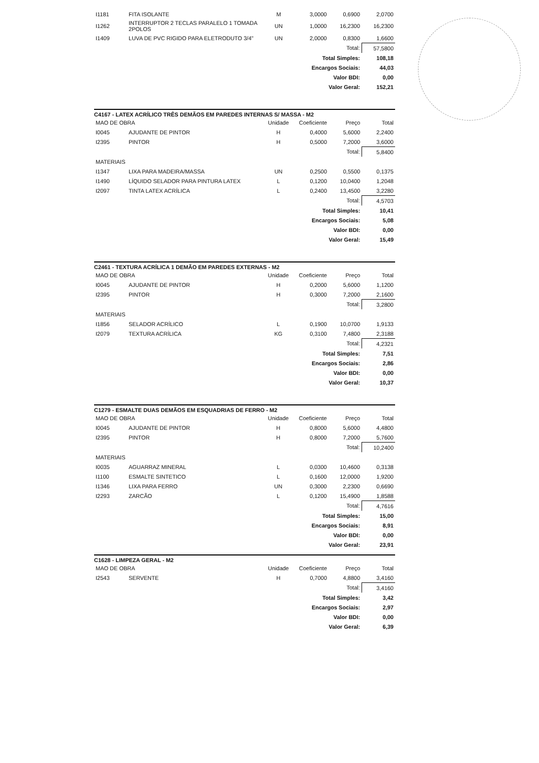| I1181 | FITA ISOLANTE | M | 3,0000 | 0,6900 | 2,0700 |
| I1262 | INTERRUPTOR 2 TECLAS PARALELO 1 TOMADA 2POLOS | UN | 1,0000 | 16,2300 | 16,2300 |
| I1409 | LUVA DE PVC RIGIDO PARA ELETRODUTO 3/4" | UN | 2,0000 | 0,8300 | 1,6600 |
| Total: | | | | | 57,5800 |
| Total Simples: | | | | | 108,18 |
| Encargos Sociais: | | | | | 44,03 |
| Valor BDI: | | | | | 0,00 |
| Valor Geral: | | | | | 152,21 |
C4167 - LATEX ACRÍLICO TRÊS DEMÃOS EM PAREDES INTERNAS S/ MASSA - M2
| MAO DE OBRA | | Unidade | Coeficiente | Preço | Total |
| I0045 | AJUDANTE DE PINTOR | H | 0,4000 | 5,6000 | 2,2400 |
| I2395 | PINTOR | H | 0,5000 | 7,2000 | 3,6000 |
| Total: | | | | | 5,8400 |
| MATERIAIS | | | | | |
| I1347 | LIXA PARA MADEIRA/MASSA | UN | 0,2500 | 0,5500 | 0,1375 |
| I1490 | LÍQUIDO SELADOR PARA PINTURA LATEX | L | 0,1200 | 10,0400 | 1,2048 |
| I2097 | TINTA LATEX ACRÍLICA | L | 0,2400 | 13,4500 | 3,2280 |
| Total: | | | | | 4,5703 |
| Total Simples: | | | | | 10,41 |
| Encargos Sociais: | | | | | 5,08 |
| Valor BDI: | | | | | 0,00 |
| Valor Geral: | | | | | 15,49 |
C2461 - TEXTURA ACRÍLICA 1 DEMÃO EM PAREDES EXTERNAS - M2
| MAO DE OBRA | | Unidade | Coeficiente | Preço | Total |
| I0045 | AJUDANTE DE PINTOR | H | 0,2000 | 5,6000 | 1,1200 |
| I2395 | PINTOR | H | 0,3000 | 7,2000 | 2,1600 |
| Total: | | | | | 3,2800 |
| MATERIAIS | | | | | |
| I1856 | SELADOR ACRÍLICO | L | 0,1900 | 10,0700 | 1,9133 |
| I2079 | TEXTURA ACRÍLICA | KG | 0,3100 | 7,4800 | 2,3188 |
| Total: | | | | | 4,2321 |
| Total Simples: | | | | | 7,51 |
| Encargos Sociais: | | | | | 2,86 |
| Valor BDI: | | | | | 0,00 |
| Valor Geral: | | | | | 10,37 |
C1279 - ESMALTE DUAS DEMÃOS EM ESQUADRIAS DE FERRO - M2
| MAO DE OBRA | | Unidade | Coeficiente | Preço | Total |
| I0045 | AJUDANTE DE PINTOR | H | 0,8000 | 5,6000 | 4,4800 |
| I2395 | PINTOR | H | 0,8000 | 7,2000 | 5,7600 |
| Total: | | | | | 10,2400 |
| MATERIAIS | | | | | |
| I0035 | AGUARRAZ MINERAL | L | 0,0300 | 10,4600 | 0,3138 |
| I1100 | ESMALTE SINTETICO | L | 0,1600 | 12,0000 | 1,9200 |
| I1346 | LIXA PARA FERRO | UN | 0,3000 | 2,2300 | 0,6690 |
| I2293 | ZARCÃO | L | 0,1200 | 15,4900 | 1,8588 |
| Total: | | | | | 4,7616 |
| Total Simples: | | | | | 15,00 |
| Encargos Sociais: | | | | | 8,91 |
| Valor BDI: | | | | | 0,00 |
| Valor Geral: | | | | | 23,91 |
C1628 - LIMPEZA GERAL - M2
| MAO DE OBRA | | Unidade | Coeficiente | Preço | Total |
| I2543 | SERVENTE | H | 0,7000 | 4,8800 | 3,4160 |
| Total: | | | | | 3,4160 |
| Total Simples: | | | | | 3,42 |
| Encargos Sociais: | | | | | 2,97 |
| Valor BDI: | | | | | 0,00 |
| Valor Geral: | | | | | 6,39 |